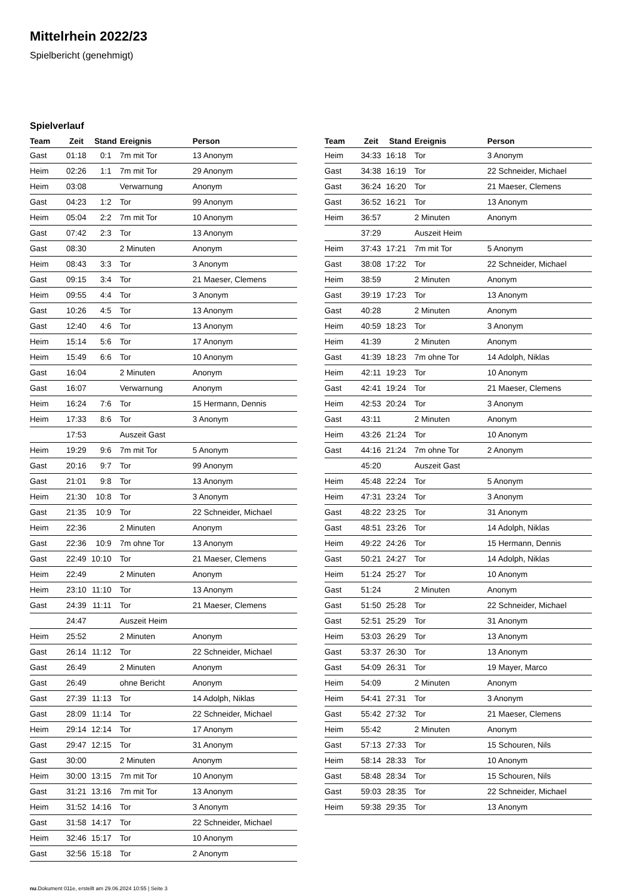Mittelrhein 2022/23
Spielbericht (genehmigt)
Spielverlauf
| Team | Zeit | Stand | Ereignis | Person |
| --- | --- | --- | --- | --- |
| Gast | 01:18 | 0:1 | 7m mit Tor | 13 Anonym |
| Heim | 02:26 | 1:1 | 7m mit Tor | 29 Anonym |
| Heim | 03:08 | | Verwarnung | Anonym |
| Gast | 04:23 | 1:2 | Tor | 99 Anonym |
| Heim | 05:04 | 2:2 | 7m mit Tor | 10 Anonym |
| Gast | 07:42 | 2:3 | Tor | 13 Anonym |
| Gast | 08:30 | | 2 Minuten | Anonym |
| Heim | 08:43 | 3:3 | Tor | 3 Anonym |
| Gast | 09:15 | 3:4 | Tor | 21 Maeser, Clemens |
| Heim | 09:55 | 4:4 | Tor | 3 Anonym |
| Gast | 10:26 | 4:5 | Tor | 13 Anonym |
| Gast | 12:40 | 4:6 | Tor | 13 Anonym |
| Heim | 15:14 | 5:6 | Tor | 17 Anonym |
| Heim | 15:49 | 6:6 | Tor | 10 Anonym |
| Gast | 16:04 | | 2 Minuten | Anonym |
| Gast | 16:07 | | Verwarnung | Anonym |
| Heim | 16:24 | 7:6 | Tor | 15 Hermann, Dennis |
| Heim | 17:33 | 8:6 | Tor | 3 Anonym |
| | 17:53 | | Auszeit Gast | |
| Heim | 19:29 | 9:6 | 7m mit Tor | 5 Anonym |
| Gast | 20:16 | 9:7 | Tor | 99 Anonym |
| Gast | 21:01 | 9:8 | Tor | 13 Anonym |
| Heim | 21:30 | 10:8 | Tor | 3 Anonym |
| Gast | 21:35 | 10:9 | Tor | 22 Schneider, Michael |
| Heim | 22:36 | | 2 Minuten | Anonym |
| Gast | 22:36 | 10:9 | 7m ohne Tor | 13 Anonym |
| Gast | 22:49 | 10:10 | Tor | 21 Maeser, Clemens |
| Heim | 22:49 | | 2 Minuten | Anonym |
| Heim | 23:10 | 11:10 | Tor | 13 Anonym |
| Gast | 24:39 | 11:11 | Tor | 21 Maeser, Clemens |
| | 24:47 | | Auszeit Heim | |
| Heim | 25:52 | | 2 Minuten | Anonym |
| Gast | 26:14 | 11:12 | Tor | 22 Schneider, Michael |
| Gast | 26:49 | | 2 Minuten | Anonym |
| Gast | 26:49 | | ohne Bericht | Anonym |
| Gast | 27:39 | 11:13 | Tor | 14 Adolph, Niklas |
| Gast | 28:09 | 11:14 | Tor | 22 Schneider, Michael |
| Heim | 29:14 | 12:14 | Tor | 17 Anonym |
| Gast | 29:47 | 12:15 | Tor | 31 Anonym |
| Gast | 30:00 | | 2 Minuten | Anonym |
| Heim | 30:00 | 13:15 | 7m mit Tor | 10 Anonym |
| Gast | 31:21 | 13:16 | 7m mit Tor | 13 Anonym |
| Heim | 31:52 | 14:16 | Tor | 3 Anonym |
| Gast | 31:58 | 14:17 | Tor | 22 Schneider, Michael |
| Heim | 32:46 | 15:17 | Tor | 10 Anonym |
| Gast | 32:56 | 15:18 | Tor | 2 Anonym |
| Team | Zeit | Stand | Ereignis | Person |
| --- | --- | --- | --- | --- |
| Heim | 34:33 | 16:18 | Tor | 3 Anonym |
| Gast | 34:38 | 16:19 | Tor | 22 Schneider, Michael |
| Gast | 36:24 | 16:20 | Tor | 21 Maeser, Clemens |
| Gast | 36:52 | 16:21 | Tor | 13 Anonym |
| Heim | 36:57 | | 2 Minuten | Anonym |
| | 37:29 | | Auszeit Heim | |
| Heim | 37:43 | 17:21 | 7m mit Tor | 5 Anonym |
| Gast | 38:08 | 17:22 | Tor | 22 Schneider, Michael |
| Heim | 38:59 | | 2 Minuten | Anonym |
| Gast | 39:19 | 17:23 | Tor | 13 Anonym |
| Gast | 40:28 | | 2 Minuten | Anonym |
| Heim | 40:59 | 18:23 | Tor | 3 Anonym |
| Heim | 41:39 | | 2 Minuten | Anonym |
| Gast | 41:39 | 18:23 | 7m ohne Tor | 14 Adolph, Niklas |
| Heim | 42:11 | 19:23 | Tor | 10 Anonym |
| Gast | 42:41 | 19:24 | Tor | 21 Maeser, Clemens |
| Heim | 42:53 | 20:24 | Tor | 3 Anonym |
| Gast | 43:11 | | 2 Minuten | Anonym |
| Heim | 43:26 | 21:24 | Tor | 10 Anonym |
| Gast | 44:16 | 21:24 | 7m ohne Tor | 2 Anonym |
| | 45:20 | | Auszeit Gast | |
| Heim | 45:48 | 22:24 | Tor | 5 Anonym |
| Heim | 47:31 | 23:24 | Tor | 3 Anonym |
| Gast | 48:22 | 23:25 | Tor | 31 Anonym |
| Gast | 48:51 | 23:26 | Tor | 14 Adolph, Niklas |
| Heim | 49:22 | 24:26 | Tor | 15 Hermann, Dennis |
| Gast | 50:21 | 24:27 | Tor | 14 Adolph, Niklas |
| Heim | 51:24 | 25:27 | Tor | 10 Anonym |
| Gast | 51:24 | | 2 Minuten | Anonym |
| Gast | 51:50 | 25:28 | Tor | 22 Schneider, Michael |
| Gast | 52:51 | 25:29 | Tor | 31 Anonym |
| Heim | 53:03 | 26:29 | Tor | 13 Anonym |
| Gast | 53:37 | 26:30 | Tor | 13 Anonym |
| Gast | 54:09 | 26:31 | Tor | 19 Mayer, Marco |
| Heim | 54:09 | | 2 Minuten | Anonym |
| Heim | 54:41 | 27:31 | Tor | 3 Anonym |
| Gast | 55:42 | 27:32 | Tor | 21 Maeser, Clemens |
| Heim | 55:42 | | 2 Minuten | Anonym |
| Gast | 57:13 | 27:33 | Tor | 15 Schouren, Nils |
| Heim | 58:14 | 28:33 | Tor | 10 Anonym |
| Gast | 58:48 | 28:34 | Tor | 15 Schouren, Nils |
| Gast | 59:03 | 28:35 | Tor | 22 Schneider, Michael |
| Heim | 59:38 | 29:35 | Tor | 13 Anonym |
nu.Dokument 011e, erstellt am 29.06.2024 10:55 | Seite 3